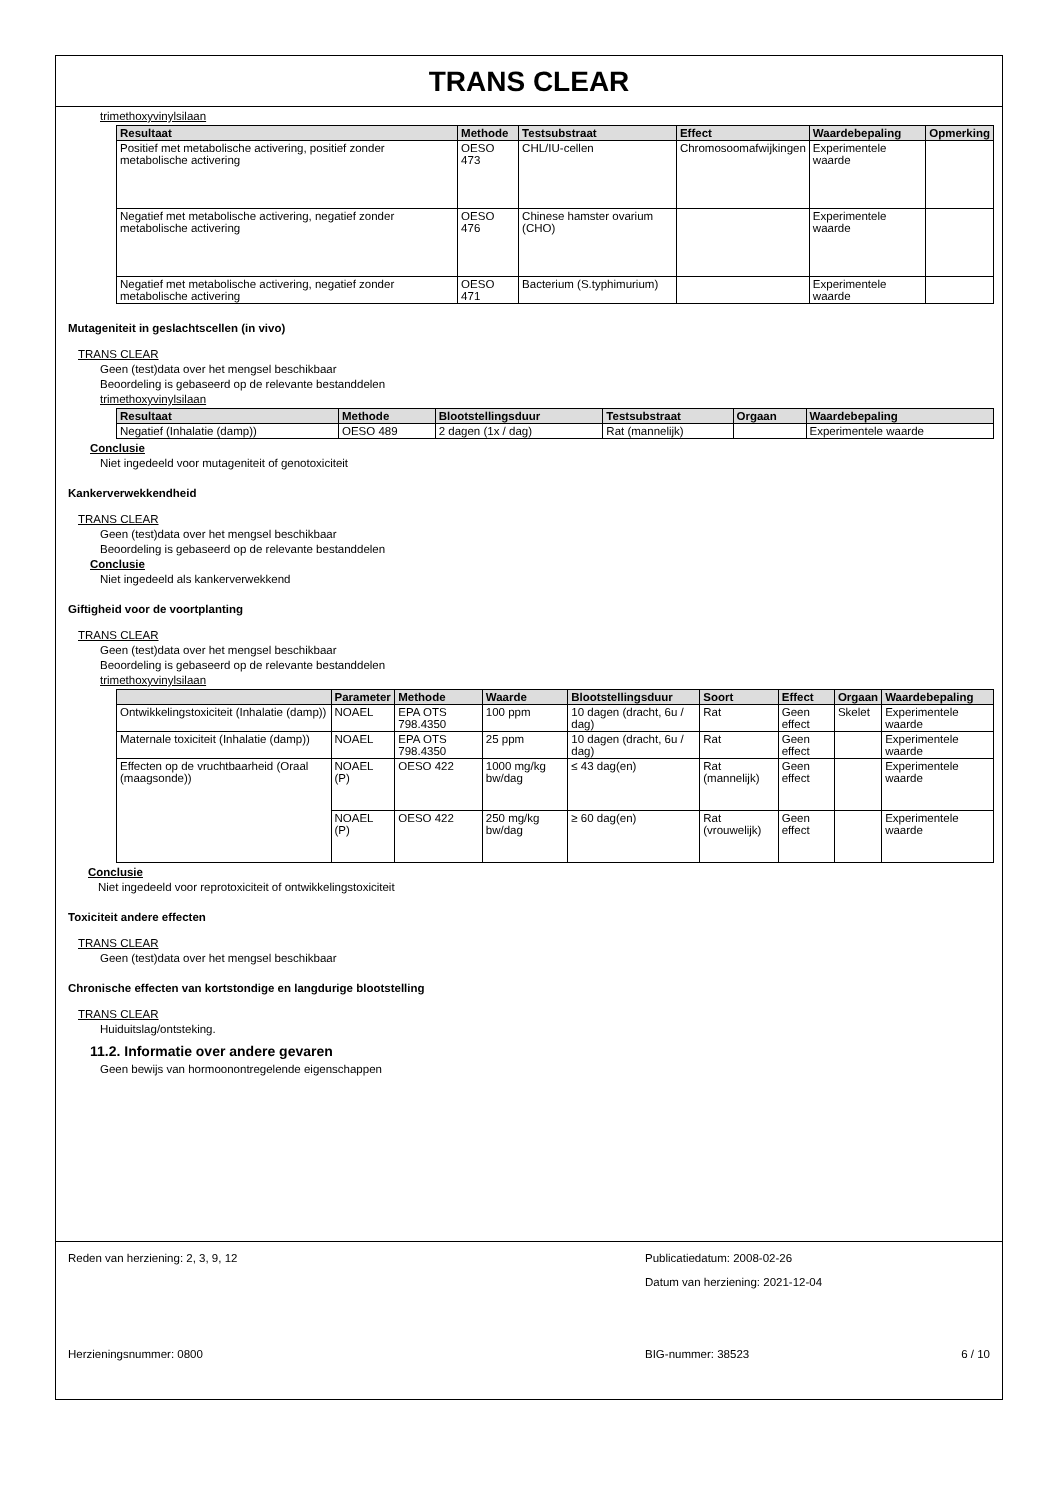TRANS CLEAR
trimethoxyvinylsilaan
| Resultaat | Methode | Testsubstraat | Effect | Waardebepaling | Opmerking |
| --- | --- | --- | --- | --- | --- |
| Positief met metabolische activering, positief zonder metabolische activering | OESO 473 | CHL/IU-cellen | Chromosoomafwijkingen | Experimentele waarde | |
| Negatief met metabolische activering, negatief zonder metabolische activering | OESO 476 | Chinese hamster ovarium (CHO) | | Experimentele waarde | |
| Negatief met metabolische activering, negatief zonder metabolische activering | OESO 471 | Bacterium (S.typhimurium) | | Experimentele waarde | |
Mutageniteit in geslachtscellen (in vivo)
TRANS CLEAR
Geen (test)data over het mengsel beschikbaar
Beoordeling is gebaseerd op de relevante bestanddelen
trimethoxyvinylsilaan
| Resultaat | Methode | Blootstellingsduur | Testsubstraat | Orgaan | Waardebepaling |
| --- | --- | --- | --- | --- | --- |
| Negatief (Inhalatie (damp)) | OESO 489 | 2 dagen (1x / dag) | Rat (mannelijk) | | Experimentele waarde |
Conclusie
Niet ingedeeld voor mutageniteit of genotoxiciteit
Kankerverwekkendheid
TRANS CLEAR
Geen (test)data over het mengsel beschikbaar
Beoordeling is gebaseerd op de relevante bestanddelen
Conclusie
Niet ingedeeld als kankerverwekkend
Giftigheid voor de voortplanting
TRANS CLEAR
Geen (test)data over het mengsel beschikbaar
Beoordeling is gebaseerd op de relevante bestanddelen
trimethoxyvinylsilaan
| | Parameter | Methode | Waarde | Blootstellingsduur | Soort | Effect | Orgaan | Waardebepaling |
| --- | --- | --- | --- | --- | --- | --- | --- | --- |
| Ontwikkelingstoxiciteit (Inhalatie (damp)) | NOAEL | EPA OTS 798.4350 | 100 ppm | 10 dagen (dracht, 6u / dag) | Rat | Geen effect | Skelet | Experimentele waarde |
| Maternale toxiciteit (Inhalatie (damp)) | NOAEL | EPA OTS 798.4350 | 25 ppm | 10 dagen (dracht, 6u / dag) | Rat | Geen effect | | Experimentele waarde |
| Effecten op de vruchtbaarheid (Oraal (maagsonde)) | NOAEL (P) | OESO 422 | 1000 mg/kg bw/dag | ≤ 43 dag(en) | Rat (mannelijk) | Geen effect | | Experimentele waarde |
| | NOAEL (P) | OESO 422 | 250 mg/kg bw/dag | ≥ 60 dag(en) | Rat (vrouwelijk) | Geen effect | | Experimentele waarde |
Conclusie
Niet ingedeeld voor reprotoxiciteit of ontwikkelingstoxiciteit
Toxiciteit andere effecten
TRANS CLEAR
Geen (test)data over het mengsel beschikbaar
Chronische effecten van kortstondige en langdurige blootstelling
TRANS CLEAR
Huiduitslag/ontsteking.
11.2. Informatie over andere gevaren
Geen bewijs van hormoonontregelende eigenschappen
Reden van herziening: 2, 3, 9, 12 Publicatiedatum: 2008-02-26
Datum van herziening: 2021-12-04
Herzieningsnummer: 0800 BIG-nummer: 38523 6 / 10